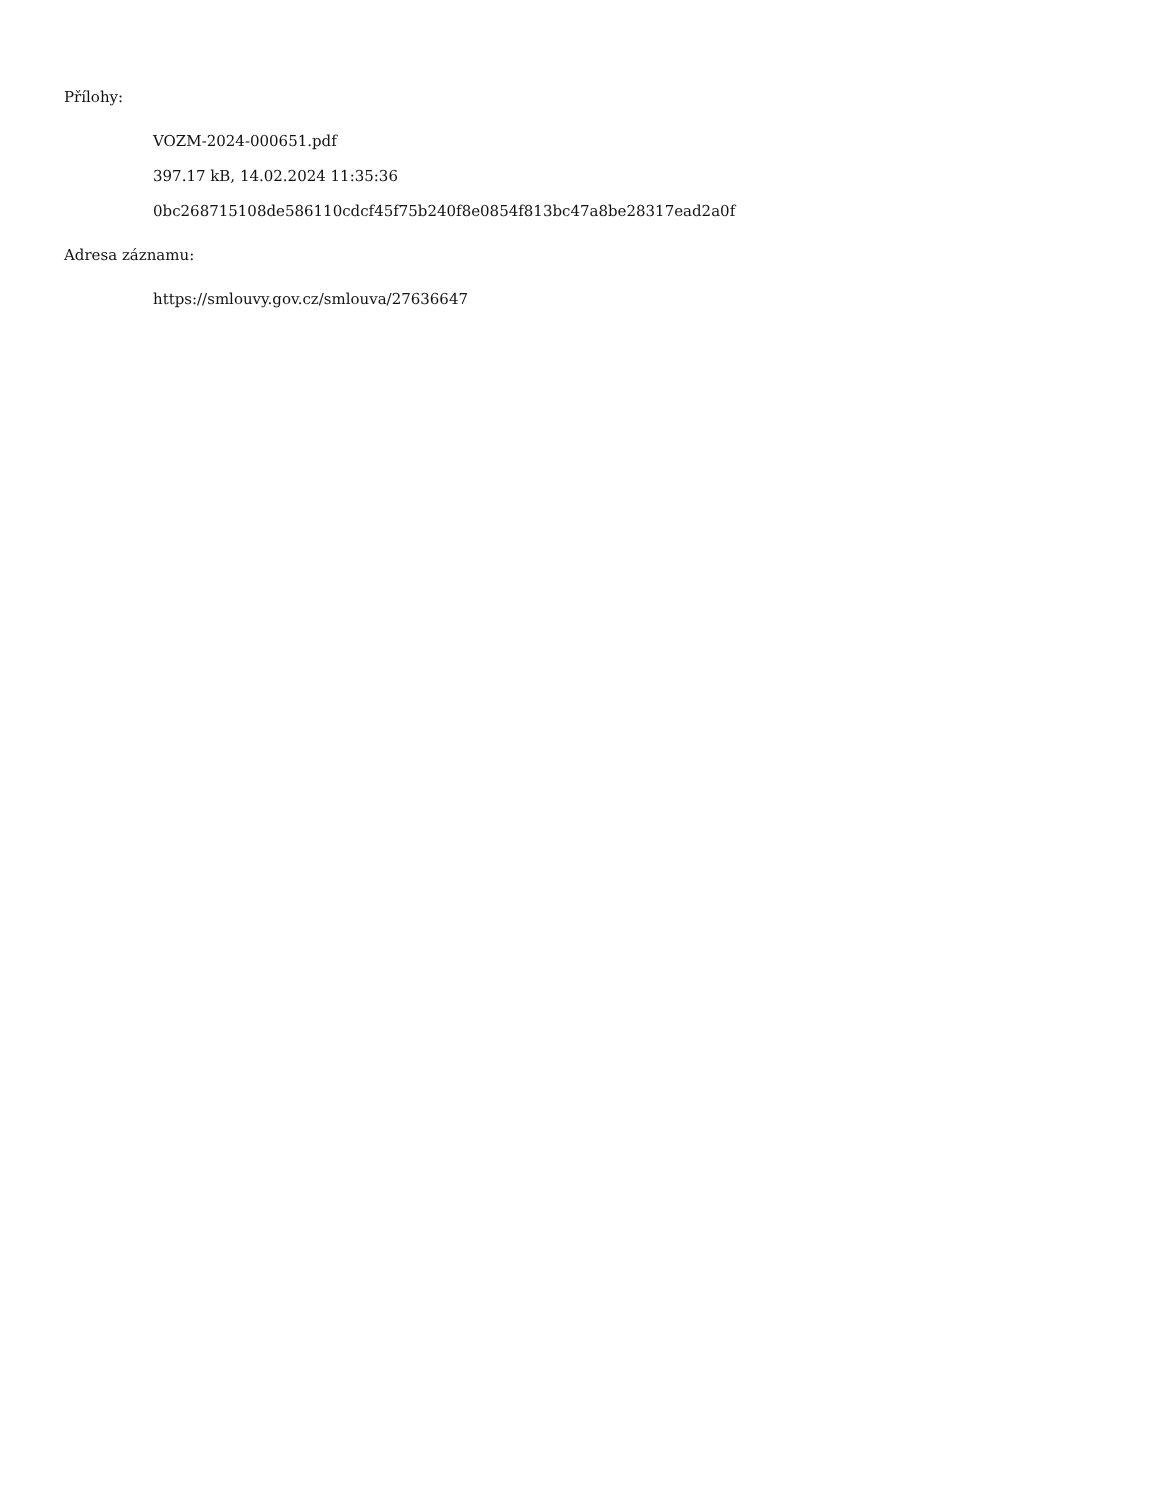Přílohy:
VOZM-2024-000651.pdf
397.17 kB, 14.02.2024 11:35:36
0bc268715108de586110cdcf45f75b240f8e0854f813bc47a8be28317ead2a0f
Adresa záznamu:
https://smlouvy.gov.cz/smlouva/27636647